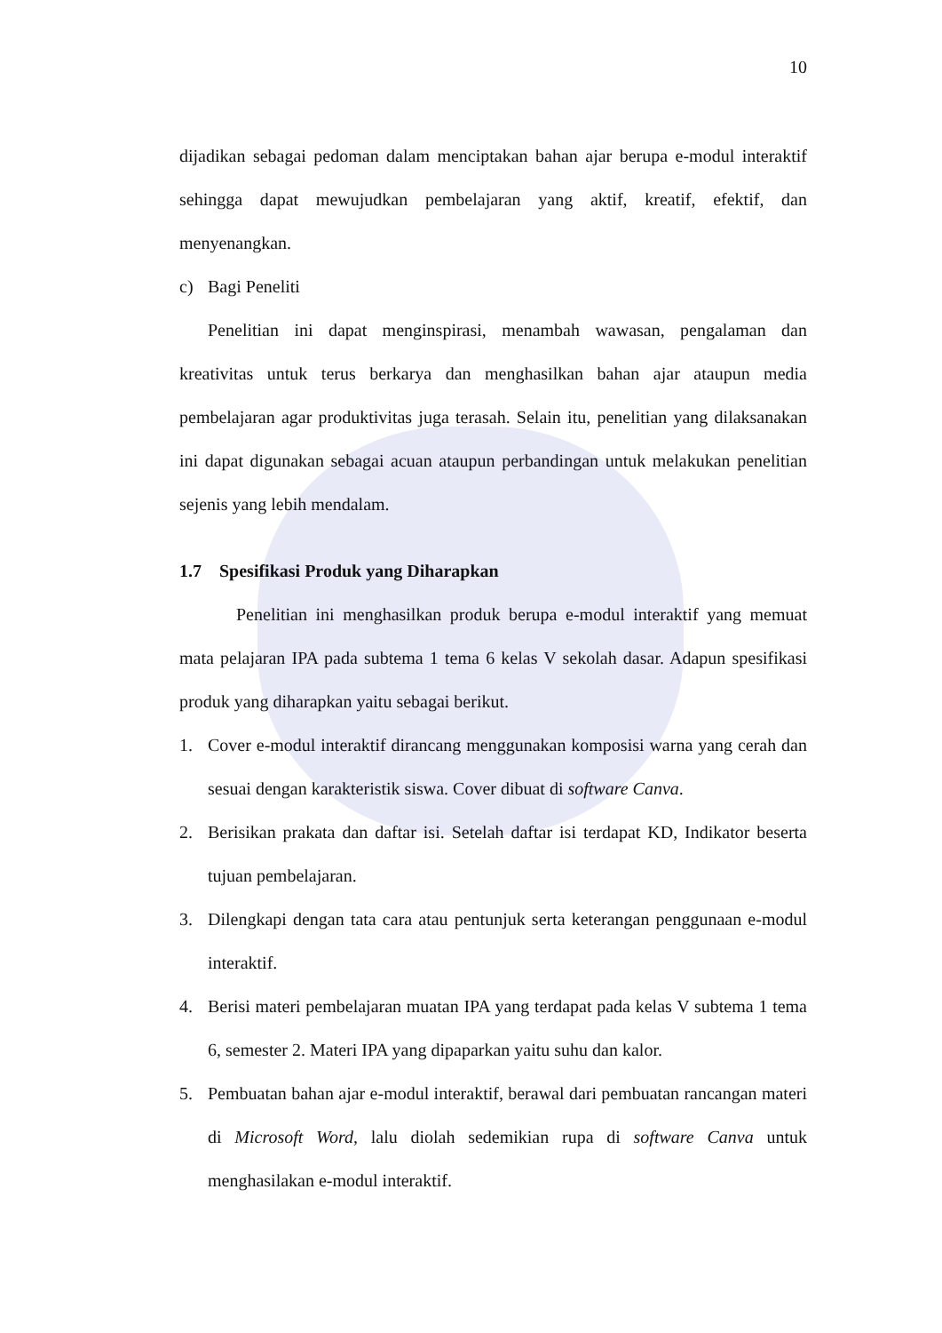10
dijadikan sebagai pedoman dalam menciptakan bahan ajar berupa e-modul interaktif sehingga dapat mewujudkan pembelajaran yang aktif, kreatif, efektif, dan menyenangkan.
c) Bagi Peneliti
Penelitian ini dapat menginspirasi, menambah wawasan, pengalaman dan kreativitas untuk terus berkarya dan menghasilkan bahan ajar ataupun media pembelajaran agar produktivitas juga terasah. Selain itu, penelitian yang dilaksanakan ini dapat digunakan sebagai acuan ataupun perbandingan untuk melakukan penelitian sejenis yang lebih mendalam.
1.7 Spesifikasi Produk yang Diharapkan
Penelitian ini menghasilkan produk berupa e-modul interaktif yang memuat mata pelajaran IPA pada subtema 1 tema 6 kelas V sekolah dasar. Adapun spesifikasi produk yang diharapkan yaitu sebagai berikut.
1. Cover e-modul interaktif dirancang menggunakan komposisi warna yang cerah dan sesuai dengan karakteristik siswa. Cover dibuat di software Canva.
2. Berisikan prakata dan daftar isi. Setelah daftar isi terdapat KD, Indikator beserta tujuan pembelajaran.
3. Dilengkapi dengan tata cara atau pentunjuk serta keterangan penggunaan e-modul interaktif.
4. Berisi materi pembelajaran muatan IPA yang terdapat pada kelas V subtema 1 tema 6, semester 2. Materi IPA yang dipaparkan yaitu suhu dan kalor.
5. Pembuatan bahan ajar e-modul interaktif, berawal dari pembuatan rancangan materi di Microsoft Word, lalu diolah sedemikian rupa di software Canva untuk menghasilakan e-modul interaktif.